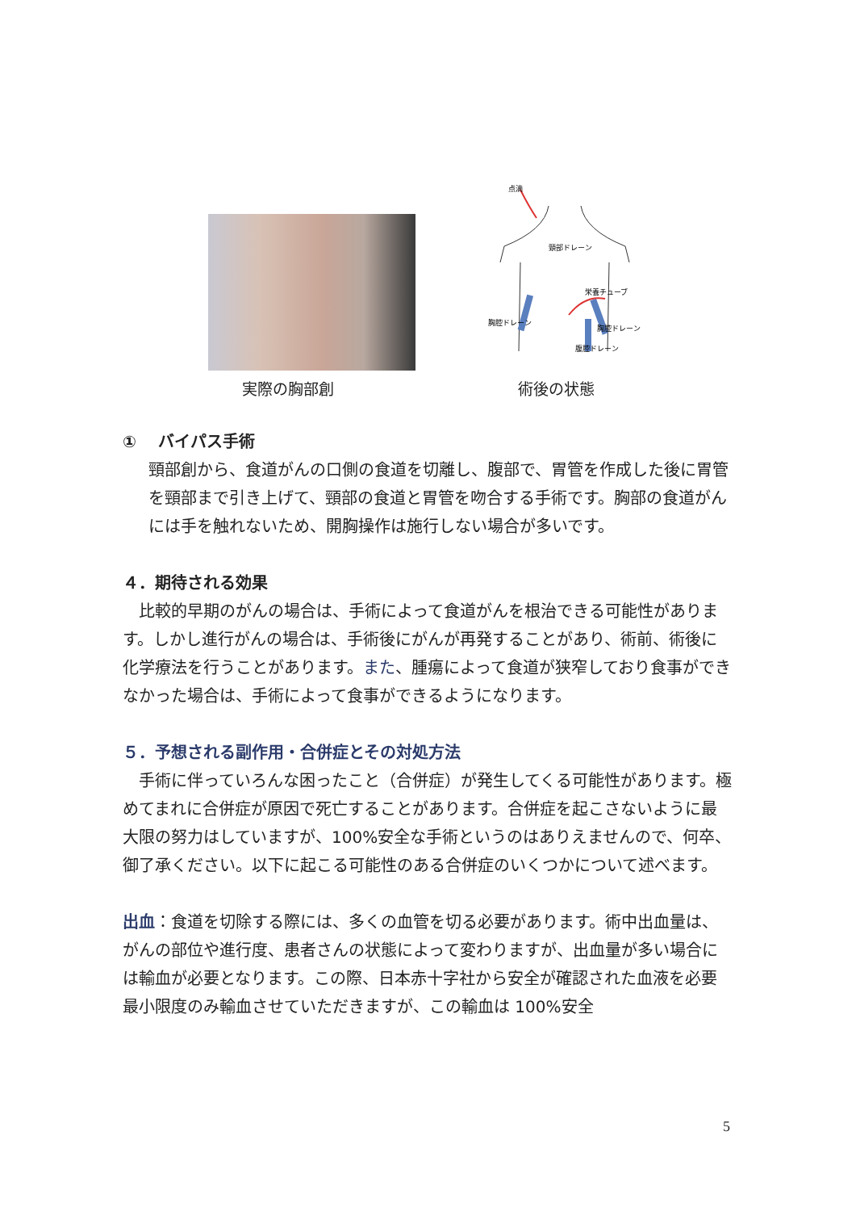点滴
頸部ドレーン
胸腔ドレーン
栄養チューブ
胸腔ドレーン
腹腔ドレーン
実際の胸部創 術後の状態
①　 バイパス手術
頸部創から、食道がんの口側の食道を切離し、腹部で、胃管を作成した後に胃管を頸部まで引き上げて、頸部の食道と胃管を吻合する手術です。胸部の食道がんには手を触れないため、開胸操作は施行しない場合が多いです。
４．期待される効果
　比較的早期のがんの場合は、手術によって食道がんを根治できる可能性があります。しかし進行がんの場合は、手術後にがんが再発することがあり、術前、術後に化学療法を行うことがあります。また、腫瘍によって食道が狭窄しており食事ができなかった場合は、手術によって食事ができるようになります。
５．予想される副作用・合併症とその対処方法
　手術に伴っていろんな困ったこと（合併症）が発生してくる可能性があります。極めてまれに合併症が原因で死亡することがあります。合併症を起こさないように最大限の努力はしていますが、100%安全な手術というのはありえませんので、何卒、御了承ください。以下に起こる可能性のある合併症のいくつかについて述べます。
出血：食道を切除する際には、多くの血管を切る必要があります。術中出血量は、がんの部位や進行度、患者さんの状態によって変わりますが、出血量が多い場合には輸血が必要となります。この際、日本赤十字社から安全が確認された血液を必要最小限度のみ輸血させていただきますが、この輸血は 100%安全
5